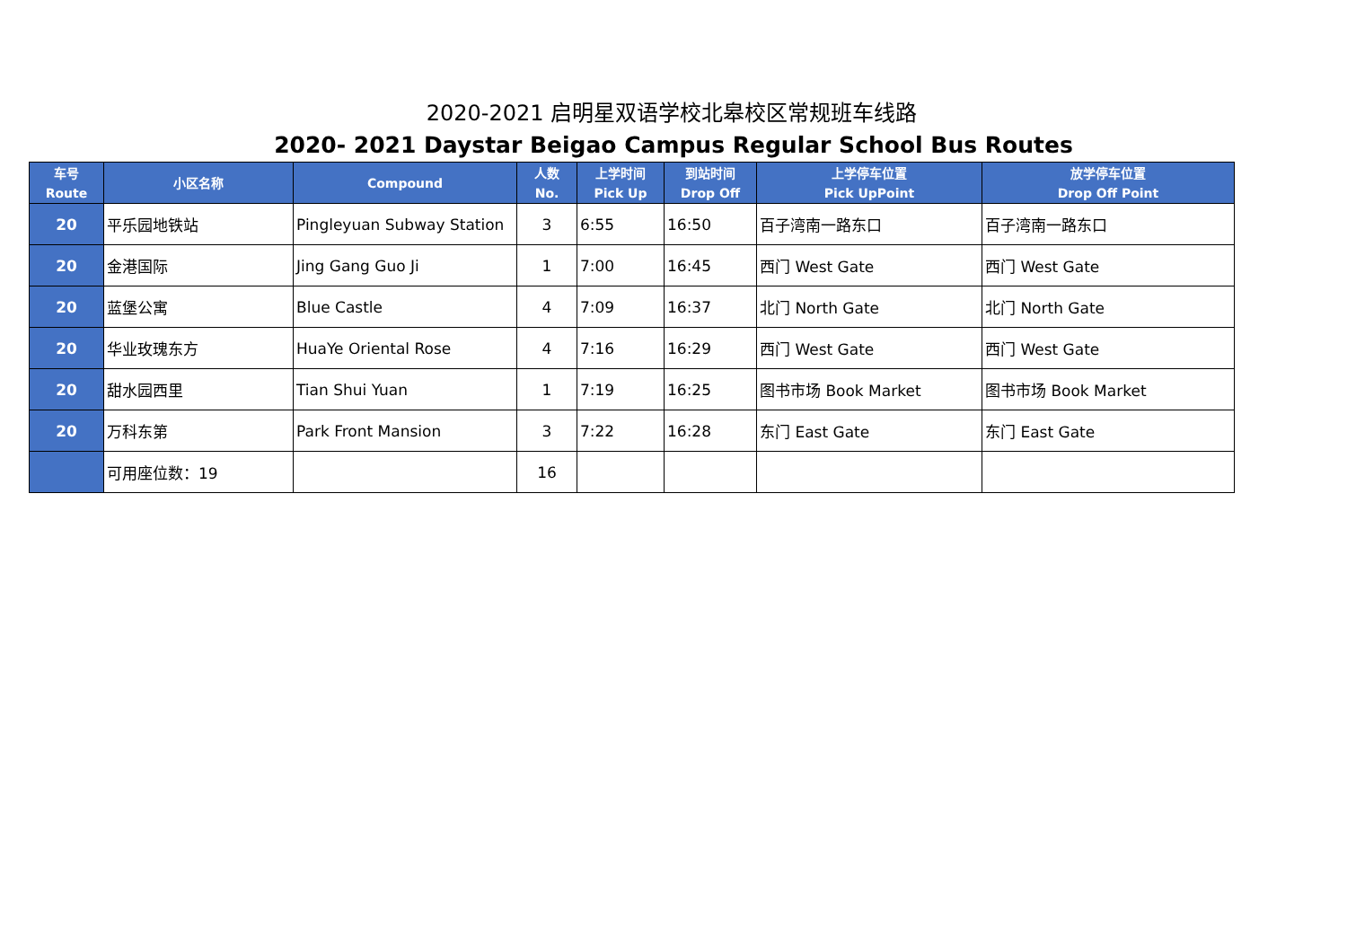2020-2021 启明星双语学校北皋校区常规班车线路
2020- 2021 Daystar Beigao Campus Regular School Bus Routes
| 车号 Route | 小区名称 | Compound | 人数 No. | 上学时间 Pick Up | 到站时间 Drop Off | 上学停车位置 Pick UpPoint | 放学停车位置 Drop Off Point |
| --- | --- | --- | --- | --- | --- | --- | --- |
| 20 | 平乐园地铁站 | Pingleyuan Subway Station | 3 | 6:55 | 16:50 | 百子湾南一路东口 | 百子湾南一路东口 |
| 20 | 金港国际 | Jing Gang Guo Ji | 1 | 7:00 | 16:45 | 西门 West Gate | 西门 West Gate |
| 20 | 蓝堡公寓 | Blue Castle | 4 | 7:09 | 16:37 | 北门 North Gate | 北门 North Gate |
| 20 | 华业玫瑰东方 | HuaYe Oriental Rose | 4 | 7:16 | 16:29 | 西门 West Gate | 西门 West Gate |
| 20 | 甜水园西里 | Tian Shui Yuan | 1 | 7:19 | 16:25 | 图书市场 Book Market | 图书市场 Book Market |
| 20 | 万科东第 | Park Front Mansion | 3 | 7:22 | 16:28 | 东门 East Gate | 东门 East Gate |
| | 可用座位数：19 | | 16 | | | | |